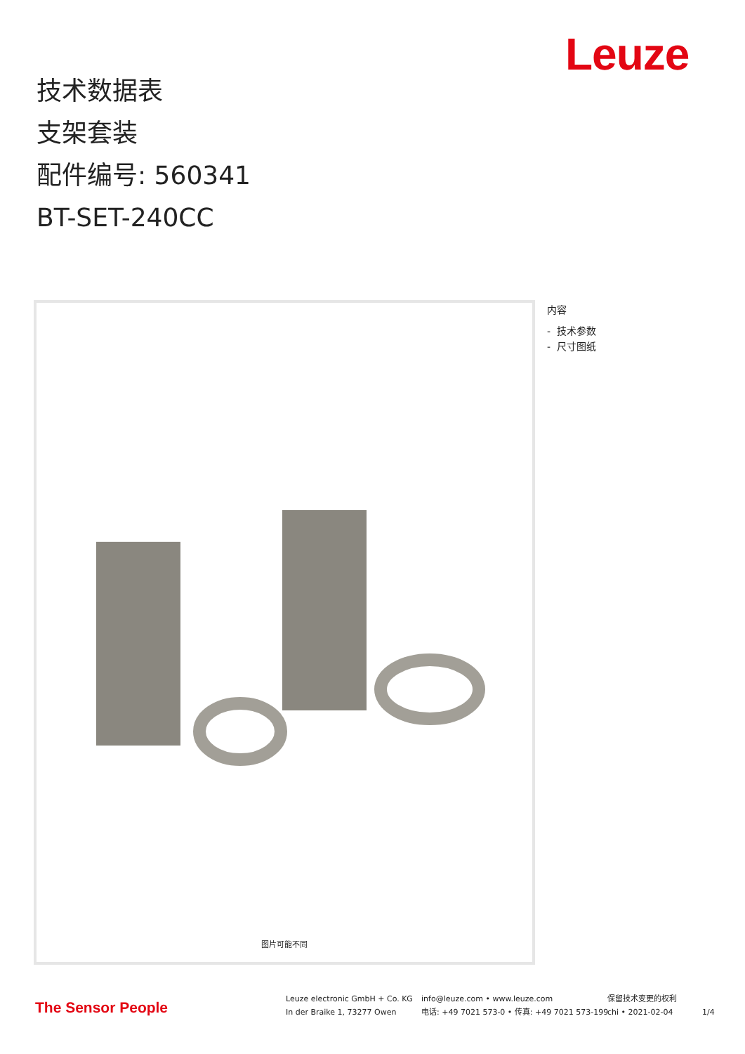Leuze
技术数据表
支架套装
配件编号: 560341
BT-SET-240CC
图片可能不同
内容
- 技术参数
- 尺寸图纸
The Sensor People
Leuze electronic GmbH + Co. KG
In der Braike 1, 73277 Owen
info@leuze.com • www.leuze.com
电话: +49 7021 573-0 • 传真: +49 7021 573-199
保留技术变更的权利
chi • 2021-02-04
1/4